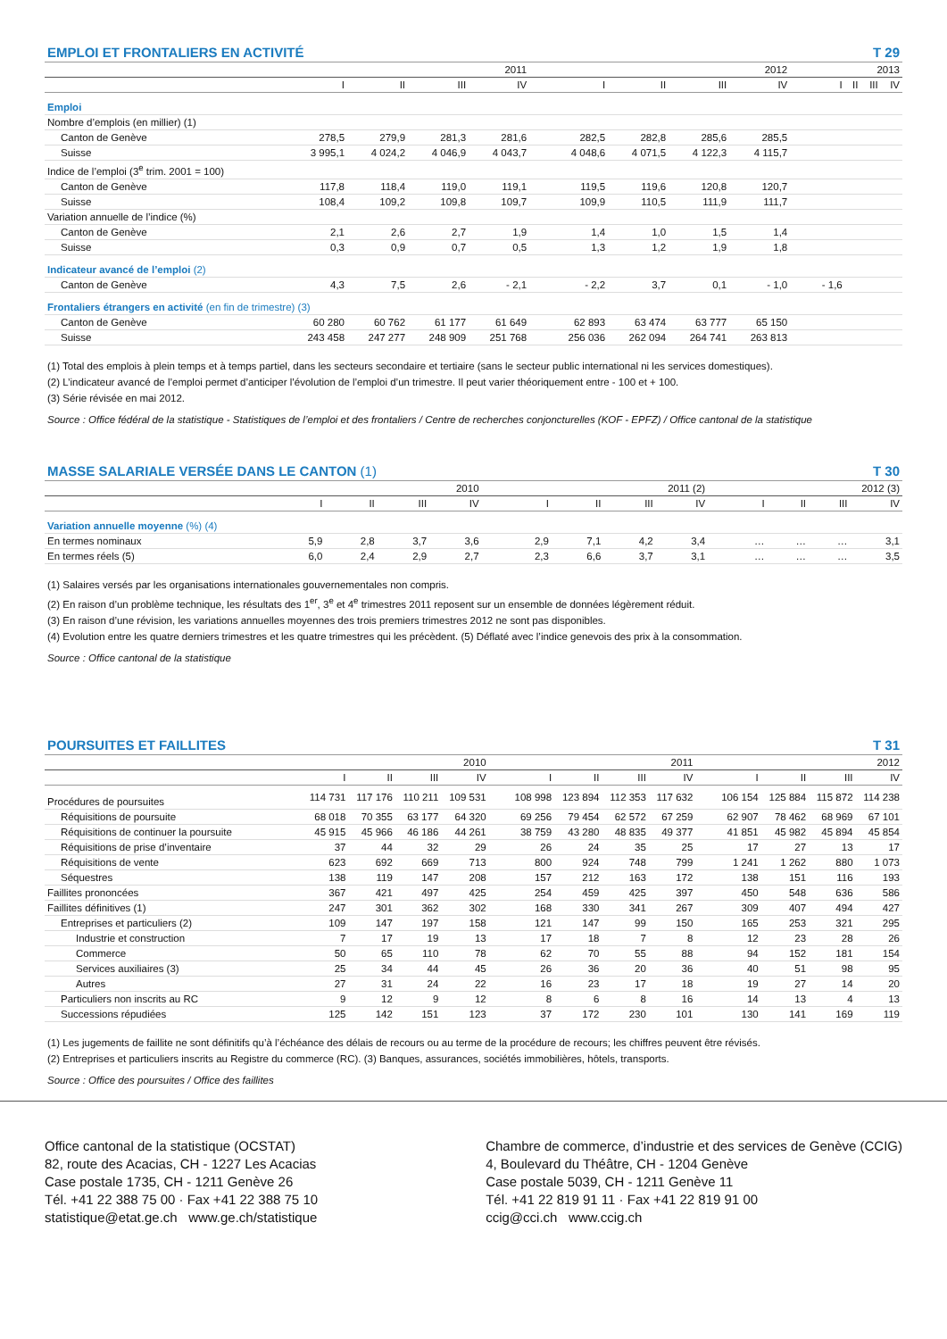EMPLOI ET FRONTALIERS EN ACTIVITÉ T 29
| | 2011 | | | | | 2012 | | | | | 2013 | | | |
| --- | --- | --- | --- | --- | --- | --- | --- | --- | --- | --- | --- | --- | --- | --- |
| | I | II | III | IV | | I | II | III | IV | | I | II | III | IV |
| Emploi | | | | | | | | | | | | | | |
| Nombre d’emplois (en millier) (1) | | | | | | | | | | | | | | |
| Canton de Genève | 278,5 | 279,9 | 281,3 | 281,6 | | 282,5 | 282,8 | 285,6 | 285,5 | | | | | |
| Suisse | 3 995,1 | 4 024,2 | 4 046,9 | 4 043,7 | | 4 048,6 | 4 071,5 | 4 122,3 | 4 115,7 | | | | | |
| Indice de l’emploi (3<sup>e</sup> trim. 2001 = 100) | | | | | | | | | | | | | | |
| Canton de Genève | 117,8 | 118,4 | 119,0 | 119,1 | | 119,5 | 119,6 | 120,8 | 120,7 | | | | | |
| Suisse | 108,4 | 109,2 | 109,8 | 109,7 | | 109,9 | 110,5 | 111,9 | 111,7 | | | | | |
| Variation annuelle de l’indice (%) | | | | | | | | | | | | | | |
| Canton de Genève | 2,1 | 2,6 | 2,7 | 1,9 | | 1,4 | 1,0 | 1,5 | 1,4 | | | | | |
| Suisse | 0,3 | 0,9 | 0,7 | 0,5 | | 1,3 | 1,2 | 1,9 | 1,8 | | | | | |
| Indicateur avancé de l’emploi (2) | | | | | | | | | | | | | | |
| Canton de Genève | 4,3 | 7,5 | 2,6 | - 2,1 | | - 2,2 | 3,7 | 0,1 | - 1,0 | | - 1,6 | | | |
| Frontaliers étrangers en activité (en fin de trimestre) (3) | | | | | | | | | | | | | | |
| Canton de Genève | 60 280 | 60 762 | 61 177 | 61 649 | | 62 893 | 63 474 | 63 777 | 65 150 | | | | | |
| Suisse | 243 458 | 247 277 | 248 909 | 251 768 | | 256 036 | 262 094 | 264 741 | 263 813 | | | | | |
(1) Total des emplois à plein temps et à temps partiel, dans les secteurs secondaire et tertiaire (sans le secteur public international ni les services domestiques).
(2) L’indicateur avancé de l’emploi permet d’anticiper l’évolution de l’emploi d’un trimestre. Il peut varier théoriquement entre - 100 et + 100.
(3) Série révisée en mai 2012.
Source : Office fédéral de la statistique - Statistiques de l’emploi et des frontaliers / Centre de recherches conjoncturelles (KOF - EPFZ) / Office cantonal de la statistique
MASSE SALARIALE VERSÉE DANS LE CANTON (1) T 30
| | 2010 | | | | | 2011 (2) | | | | | 2012 (3) | | | |
| --- | --- | --- | --- | --- | --- | --- | --- | --- | --- | --- | --- | --- | --- | --- |
| | I | II | III | IV | | I | II | III | IV | | I | II | III | IV |
| Variation annuelle moyenne (%) (4) | | | | | | | | | | | | | | |
| En termes nominaux | 5,9 | 2,8 | 3,7 | 3,6 | | 2,9 | 7,1 | 4,2 | 3,4 | | … | … | … | 3,1 |
| En termes réels (5) | 6,0 | 2,4 | 2,9 | 2,7 | | 2,3 | 6,6 | 3,7 | 3,1 | | … | … | … | 3,5 |
(1) Salaires versés par les organisations internationales gouvernementales non compris.
(2) En raison d’un problème technique, les résultats des 1<sup>er</sup>, 3<sup>e</sup> et 4<sup>e</sup> trimestres 2011 reposent sur un ensemble de données légèrement réduit.
(3) En raison d’une révision, les variations annuelles moyennes des trois premiers trimestres 2012 ne sont pas disponibles.
(4) Evolution entre les quatre derniers trimestres et les quatre trimestres qui les précèdent. (5) Déflaté avec l’indice genevois des prix à la consommation.
Source : Office cantonal de la statistique
POURSUITES ET FAILLITES T 31
| | 2010 | | | | | 2011 | | | | | 2012 | | | |
| --- | --- | --- | --- | --- | --- | --- | --- | --- | --- | --- | --- | --- | --- | --- |
| | I | II | III | IV | | I | II | III | IV | | I | II | III | IV |
| Procédures de poursuites | 114 731 | 117 176 | 110 211 | 109 531 | | 108 998 | 123 894 | 112 353 | 117 632 | | 106 154 | 125 884 | 115 872 | 114 238 |
| Réquisitions de poursuite | 68 018 | 70 355 | 63 177 | 64 320 | | 69 256 | 79 454 | 62 572 | 67 259 | | 62 907 | 78 462 | 68 969 | 67 101 |
| Réquisitions de continuer la poursuite | 45 915 | 45 966 | 46 186 | 44 261 | | 38 759 | 43 280 | 48 835 | 49 377 | | 41 851 | 45 982 | 45 894 | 45 854 |
| Réquisitions de prise d’inventaire | 37 | 44 | 32 | 29 | | 26 | 24 | 35 | 25 | | 17 | 27 | 13 | 17 |
| Réquisitions de vente | 623 | 692 | 669 | 713 | | 800 | 924 | 748 | 799 | | 1 241 | 1 262 | 880 | 1 073 |
| Séquestres | 138 | 119 | 147 | 208 | | 157 | 212 | 163 | 172 | | 138 | 151 | 116 | 193 |
| Faillites prononcées | 367 | 421 | 497 | 425 | | 254 | 459 | 425 | 397 | | 450 | 548 | 636 | 586 |
| Faillites définitives (1) | 247 | 301 | 362 | 302 | | 168 | 330 | 341 | 267 | | 309 | 407 | 494 | 427 |
| Entreprises et particuliers (2) | 109 | 147 | 197 | 158 | | 121 | 147 | 99 | 150 | | 165 | 253 | 321 | 295 |
| Industrie et construction | 7 | 17 | 19 | 13 | | 17 | 18 | 7 | 8 | | 12 | 23 | 28 | 26 |
| Commerce | 50 | 65 | 110 | 78 | | 62 | 70 | 55 | 88 | | 94 | 152 | 181 | 154 |
| Services auxiliaires (3) | 25 | 34 | 44 | 45 | | 26 | 36 | 20 | 36 | | 40 | 51 | 98 | 95 |
| Autres | 27 | 31 | 24 | 22 | | 16 | 23 | 17 | 18 | | 19 | 27 | 14 | 20 |
| Particuliers non inscrits au RC | 9 | 12 | 9 | 12 | | 8 | 6 | 8 | 16 | | 14 | 13 | 4 | 13 |
| Successions répudiées | 125 | 142 | 151 | 123 | | 37 | 172 | 230 | 101 | | 130 | 141 | 169 | 119 |
(1) Les jugements de faillite ne sont définitifs qu’à l’échéance des délais de recours ou au terme de la procédure de recours; les chiffres peuvent être révisés.
(2) Entreprises et particuliers inscrits au Registre du commerce (RC). (3) Banques, assurances, sociétés immobilières, hôtels, transports.
Source : Office des poursuites / Office des faillites
Office cantonal de la statistique (OCSTAT)
82, route des Acacias, CH - 1227 Les Acacias
Case postale 1735, CH - 1211 Genève 26
Tél. +41 22 388 75 00 · Fax +41 22 388 75 10
statistique@etat.ge.ch www.ge.ch/statistique
Chambre de commerce, d’industrie et des services de Genève (CCIG)
4, Boulevard du Théâtre, CH - 1204 Genève
Case postale 5039, CH - 1211 Genève 11
Tél. +41 22 819 91 11 · Fax +41 22 819 91 00
ccig@cci.ch www.ccig.ch